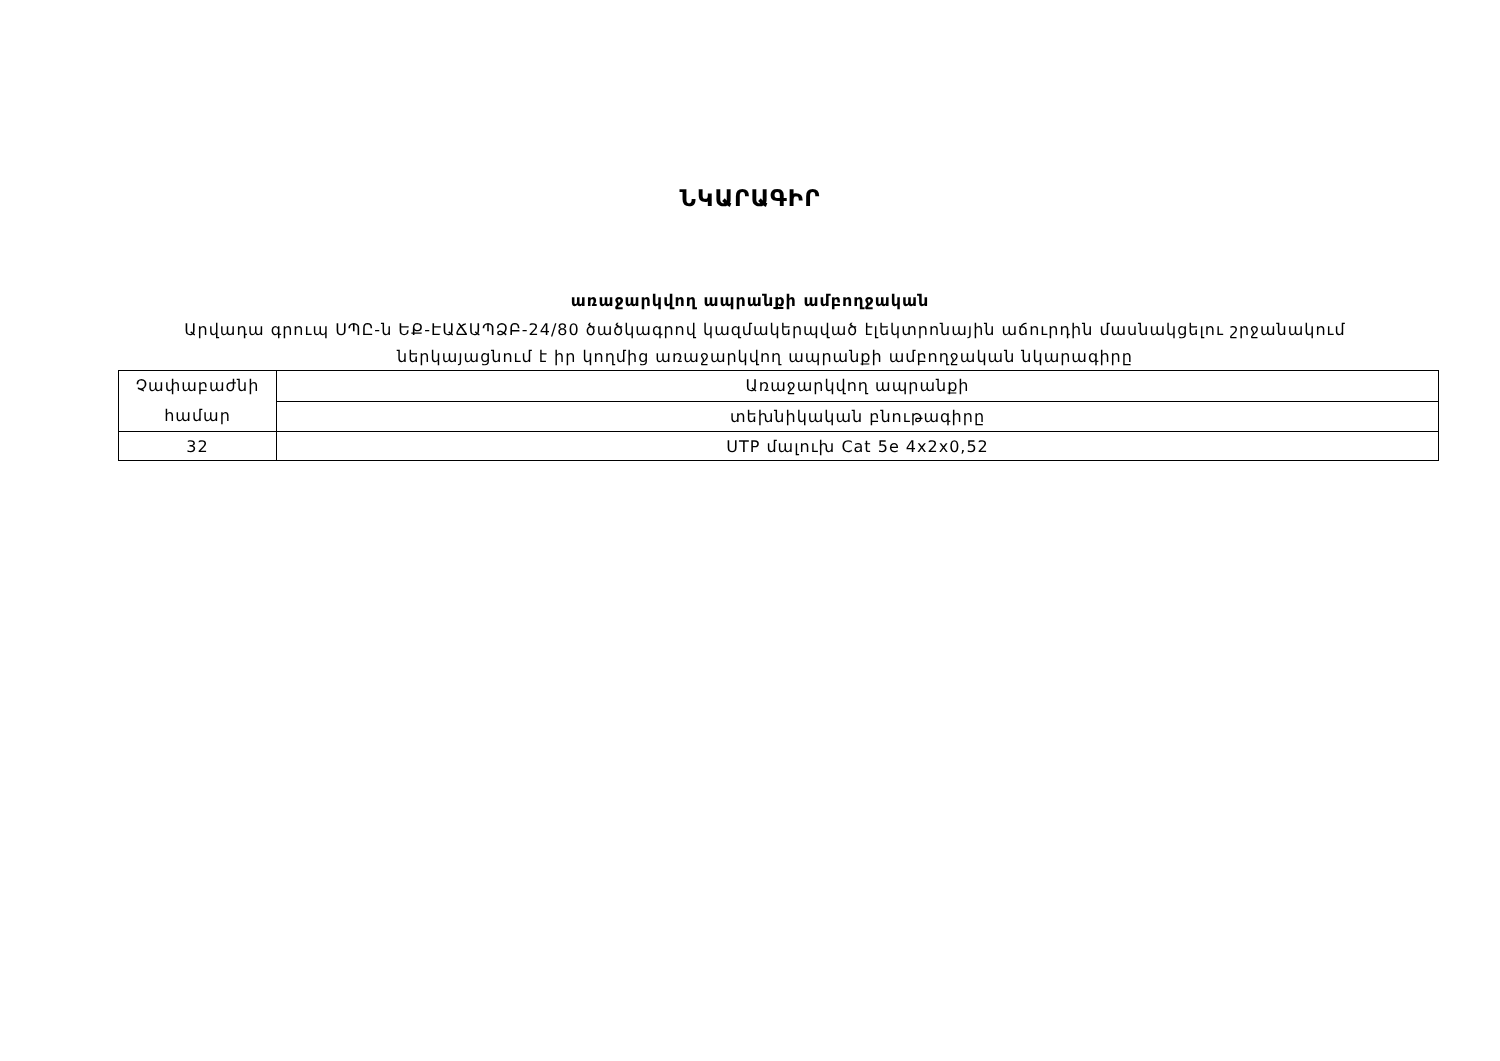ՆԿԱՐԱԳԻՐ
առաջարկվող ապրանքի ամբողջական
Արվադա գրուպ ՍՊԸ-ն ԵՔ-ԷԱՃԱՊՁԲ-24/80 ծածկագրով կազմակերպված էլեկտրոնային աճուրդին մասնակցելու շրջանակում ներկայացնում է իր կողմից առաջարկվող ապրանքի ամբողջական նկարագիրը
| Չափաբաժնի համար | Առաջարկվող ապրանքի |
| | տեխնիկական բնութագիրը |
| 32 | UTP մալուխ Cat 5e 4x2x0,52 |